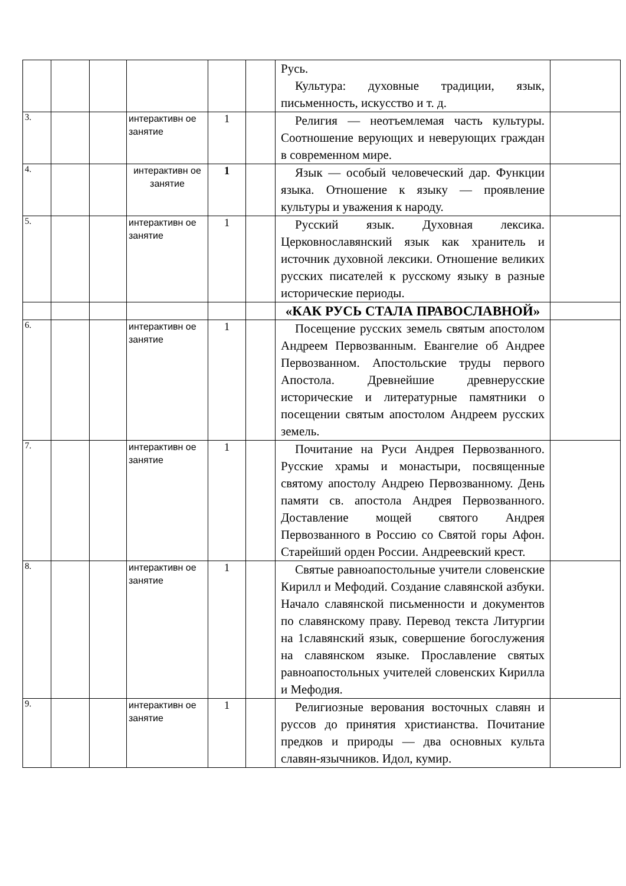| | | | | | | Русь. Культура: духовные традиции, язык, письменность, искусство и т. д. | |
| 3. | | | интерактивн ое занятие | 1 | | Религия — неотъемлемая часть культуры. Соотношение верующих и неверующих граждан в современном мире. | |
| 4. | | | интерактивн ое занятие | 1 | | Язык — особый человеческий дар. Функции языка. Отношение к языку — проявление культуры и уважения к народу. | |
| 5. | | | интерактивн ое занятие | 1 | | Русский язык. Духовная лексика. Церковнославянский язык как хранитель и источник духовной лексики. Отношение великих русских писателей к русскому языку в разные исторические периоды. | |
| | | | | | | «КАК РУСЬ СТАЛА ПРАВОСЛАВНОЙ» | |
| 6. | | | интерактивн ое занятие | 1 | | Посещение русских земель святым апостолом Андреем Первозванным. Евангелие об Андрее Первозванном. Апостольские труды первого Апостола. Древнейшие древнерусские исторические и литературные памятники о посещении святым апостолом Андреем русских земель. | |
| 7. | | | интерактивн ое занятие | 1 | | Почитание на Руси Андрея Первозванного. Русские храмы и монастыри, посвященные святому апостолу Андрею Первозванному. День памяти св. апостола Андрея Первозванного. Доставление мощей святого Андрея Первозванного в Россию со Святой горы Афон. Старейший орден России. Андреевский крест. | |
| 8. | | | интерактивн ое занятие | 1 | | Святые равноапостольные учители словенские Кирилл и Мефодий. Создание славянской азбуки. Начало славянской письменности и документов по славянскому праву. Перевод текста Литургии на 1славянский язык, совершение богослужения на славянском языке. Прославление святых равноапостольных учителей словенских Кирилла и Мефодия. | |
| 9. | | | интерактивн ое занятие | 1 | | Религиозные верования восточных славян и руссов до принятия христианства. Почитание предков и природы — два основных культа славян-язычников. Идол, кумир. | |